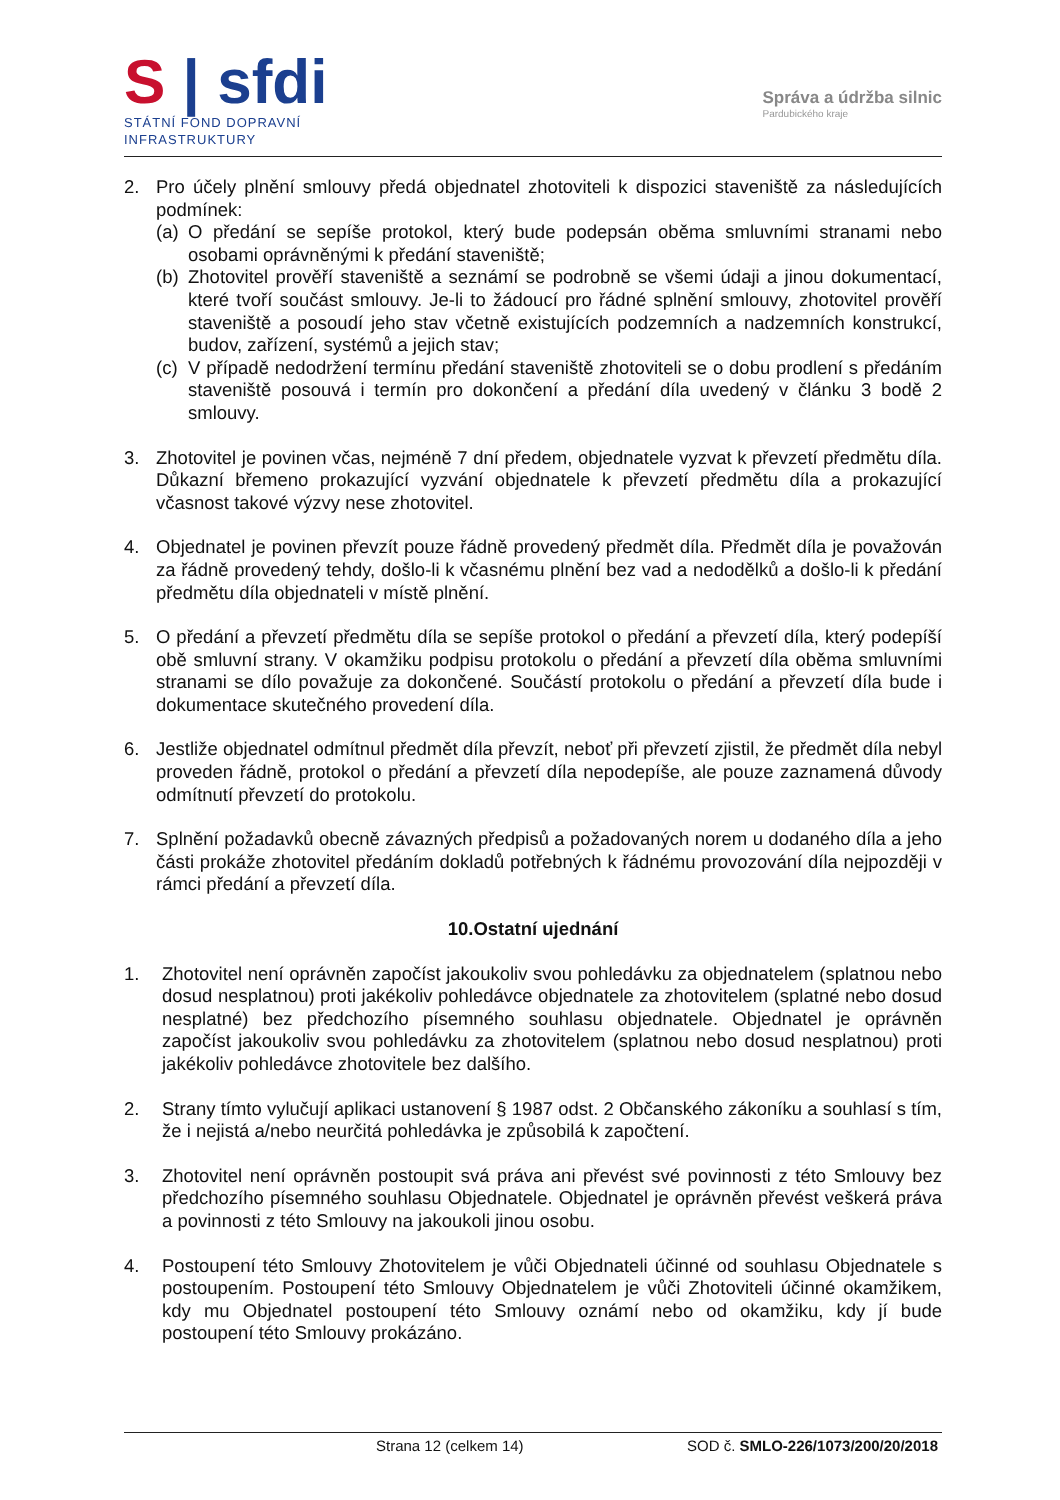S | sfdi
STÁTNÍ FOND DOPRAVNÍ
INFRASTRUKTURY
Správa a údržba silnic
Pardubického kraje
2. Pro účely plnění smlouvy předá objednatel zhotoviteli k dispozici staveniště za následujících podmínek:
(a)
O předání se sepíše protokol, který bude podepsán oběma smluvními stranami nebo osobami oprávněnými k předání staveniště;
(b)
Zhotovitel prověří staveniště a seznámí se podrobně se všemi údaji a jinou dokumentací, které tvoří součást smlouvy. Je-li to žádoucí pro řádné splnění smlouvy, zhotovitel prověří staveniště a posoudí jeho stav včetně existujících podzemních a nadzemních konstrukcí, budov, zařízení, systémů a jejich stav;
(c)
V případě nedodržení termínu předání staveniště zhotoviteli se o dobu prodlení s předáním staveniště posouvá i termín pro dokončení a předání díla uvedený v článku 3 bodě 2 smlouvy.
3. Zhotovitel je povinen včas, nejméně 7 dní předem, objednatele vyzvat k převzetí předmětu díla. Důkazní břemeno prokazující vyzvání objednatele k převzetí předmětu díla a prokazující včasnost takové výzvy nese zhotovitel.
4. Objednatel je povinen převzít pouze řádně provedený předmět díla. Předmět díla je považován za řádně provedený tehdy, došlo-li k včasnému plnění bez vad a nedodělků a došlo-li k předání předmětu díla objednateli v místě plnění.
5. O předání a převzetí předmětu díla se sepíše protokol o předání a převzetí díla, který podepíší obě smluvní strany. V okamžiku podpisu protokolu o předání a převzetí díla oběma smluvními stranami se dílo považuje za dokončené. Součástí protokolu o předání a převzetí díla bude i dokumentace skutečného provedení díla.
6. Jestliže objednatel odmítnul předmět díla převzít, neboť při převzetí zjistil, že předmět díla nebyl proveden řádně, protokol o předání a převzetí díla nepodepíše, ale pouze zaznamená důvody odmítnutí převzetí do protokolu.
7. Splnění požadavků obecně závazných předpisů a požadovaných norem u dodaného díla a jeho části prokáže zhotovitel předáním dokladů potřebných k řádnému provozování díla nejpozději v rámci předání a převzetí díla.
10.Ostatní ujednání
1. Zhotovitel není oprávněn započíst jakoukoliv svou pohledávku za objednatelem (splatnou nebo dosud nesplatnou) proti jakékoliv pohledávce objednatele za zhotovitelem (splatné nebo dosud nesplatné) bez předchozího písemného souhlasu objednatele. Objednatel je oprávněn započíst jakoukoliv svou pohledávku za zhotovitelem (splatnou nebo dosud nesplatnou) proti jakékoliv pohledávce zhotovitele bez dalšího.
2. Strany tímto vylučují aplikaci ustanovení § 1987 odst. 2 Občanského zákoníku a souhlasí s tím, že i nejistá a/nebo neurčitá pohledávka je způsobilá k započtení.
3. Zhotovitel není oprávněn postoupit svá práva ani převést své povinnosti z této Smlouvy bez předchozího písemného souhlasu Objednatele. Objednatel je oprávněn převést veškerá práva a povinnosti z této Smlouvy na jakoukoli jinou osobu.
4. Postoupení této Smlouvy Zhotovitelem je vůči Objednateli účinné od souhlasu Objednatele s postoupením. Postoupení této Smlouvy Objednatelem je vůči Zhotoviteli účinné okamžikem, kdy mu Objednatel postoupení této Smlouvy oznámí nebo od okamžiku, kdy jí bude postoupení této Smlouvy prokázáno.
Strana 12 (celkem 14) SOD č. SMLO-226/1073/200/20/2018